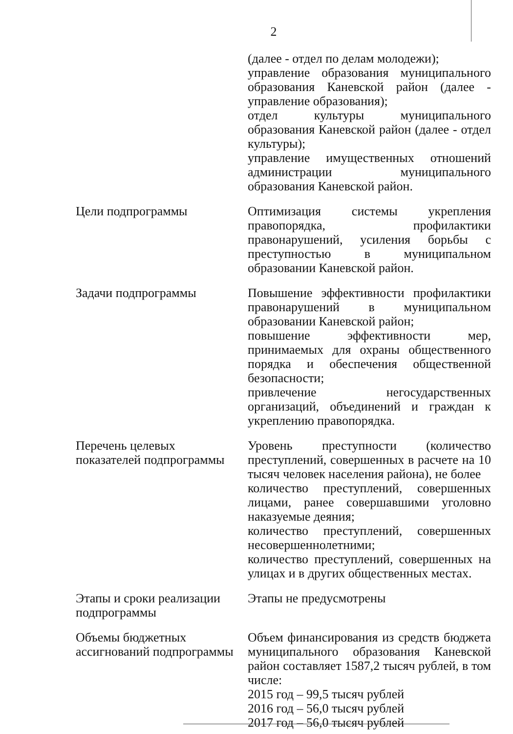2
| | (далее - отдел по делам молодежи); управление образования муниципального образования Каневской район (далее - управление образования); отдел культуры муниципального образования Каневской район (далее - отдел культуры); управление имущественных отношений администрации муниципального образования Каневской район. |
| Цели подпрограммы | Оптимизация системы укрепления правопорядка, профилактики правонарушений, усиления борьбы с преступностью в муниципальном образовании Каневской район. |
| Задачи подпрограммы | Повышение эффективности профилактики правонарушений в муниципальном образовании Каневской район; повышение эффективности мер, принимаемых для охраны общественного порядка и обеспечения общественной безопасности; привлечение негосударственных организаций, объединений и граждан к укреплению правопорядка. |
| Перечень целевых показателей подпрограммы | Уровень преступности (количество преступлений, совершенных в расчете на 10 тысяч человек населения района), не более количество преступлений, совершенных лицами, ранее совершавшими уголовно наказуемые деяния; количество преступлений, совершенных несовершеннолетними; количество преступлений, совершенных на улицах и в других общественных местах. |
| Этапы и сроки реализации подпрограммы | Этапы не предусмотрены |
| Объемы бюджетных ассигнований подпрограммы | Объем финансирования из средств бюджета муниципального образования Каневской район составляет 1587,2 тысяч рублей, в том числе: 2015 год – 99,5 тысяч рублей 2016 год – 56,0 тысяч рублей 2017 год – 56,0 тысяч рублей |